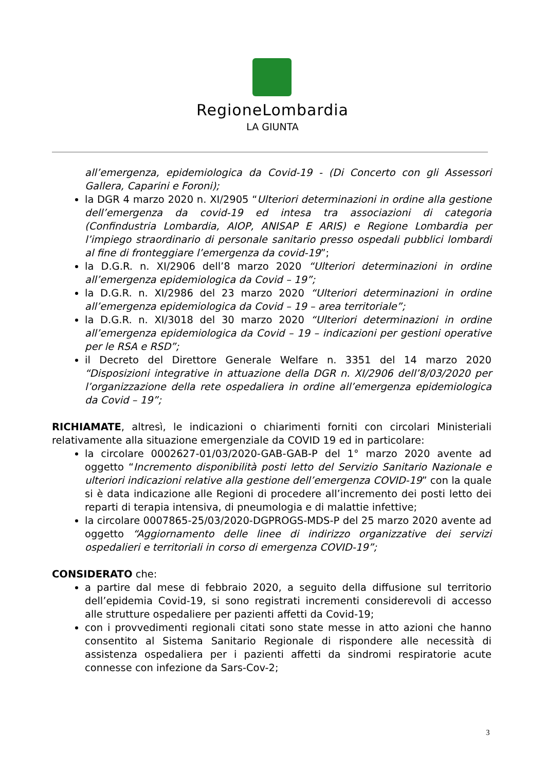RegioneLombardia
LA GIUNTA
all’emergenza, epidemiologica da Covid-19 - (Di Concerto con gli Assessori Gallera, Caparini e Foroni);
la DGR 4 marzo 2020 n. XI/2905 “Ulteriori determinazioni in ordine alla gestione dell’emergenza da covid-19 ed intesa tra associazioni di categoria (Confindustria Lombardia, AIOP, ANISAP E ARIS) e Regione Lombardia per l’impiego straordinario di personale sanitario presso ospedali pubblici lombardi al fine di fronteggiare l’emergenza da covid-19”;
la D.G.R. n. XI/2906 dell’8 marzo 2020 “Ulteriori determinazioni in ordine all’emergenza epidemiologica da Covid – 19”;
la D.G.R. n. XI/2986 del 23 marzo 2020 “Ulteriori determinazioni in ordine all’emergenza epidemiologica da Covid – 19 – area territoriale”;
la D.G.R. n. XI/3018 del 30 marzo 2020 “Ulteriori determinazioni in ordine all’emergenza epidemiologica da Covid – 19 – indicazioni per gestioni operative per le RSA e RSD”;
il Decreto del Direttore Generale Welfare n. 3351 del 14 marzo 2020 “Disposizioni integrative in attuazione della DGR n. XI/2906 dell’8/03/2020 per l’organizzazione della rete ospedaliera in ordine all’emergenza epidemiologica da Covid – 19”;
RICHIAMATE, altresì, le indicazioni o chiarimenti forniti con circolari Ministeriali relativamente alla situazione emergenziale da COVID 19 ed in particolare:
la circolare 0002627-01/03/2020-GAB-GAB-P del 1° marzo 2020 avente ad oggetto “Incremento disponibilità posti letto del Servizio Sanitario Nazionale e ulteriori indicazioni relative alla gestione dell’emergenza COVID-19” con la quale si è data indicazione alle Regioni di procedere all’incremento dei posti letto dei reparti di terapia intensiva, di pneumologia e di malattie infettive;
la circolare 0007865-25/03/2020-DGPROGS-MDS-P del 25 marzo 2020 avente ad oggetto “Aggiornamento delle linee di indirizzo organizzative dei servizi ospedalieri e territoriali in corso di emergenza COVID-19”;
CONSIDERATO che:
a partire dal mese di febbraio 2020, a seguito della diffusione sul territorio dell’epidemia Covid-19, si sono registrati incrementi considerevoli di accesso alle strutture ospedaliere per pazienti affetti da Covid-19;
con i provvedimenti regionali citati sono state messe in atto azioni che hanno consentito al Sistema Sanitario Regionale di rispondere alle necessità di assistenza ospedaliera per i pazienti affetti da sindromi respiratorie acute connesse con infezione da Sars-Cov-2;
3